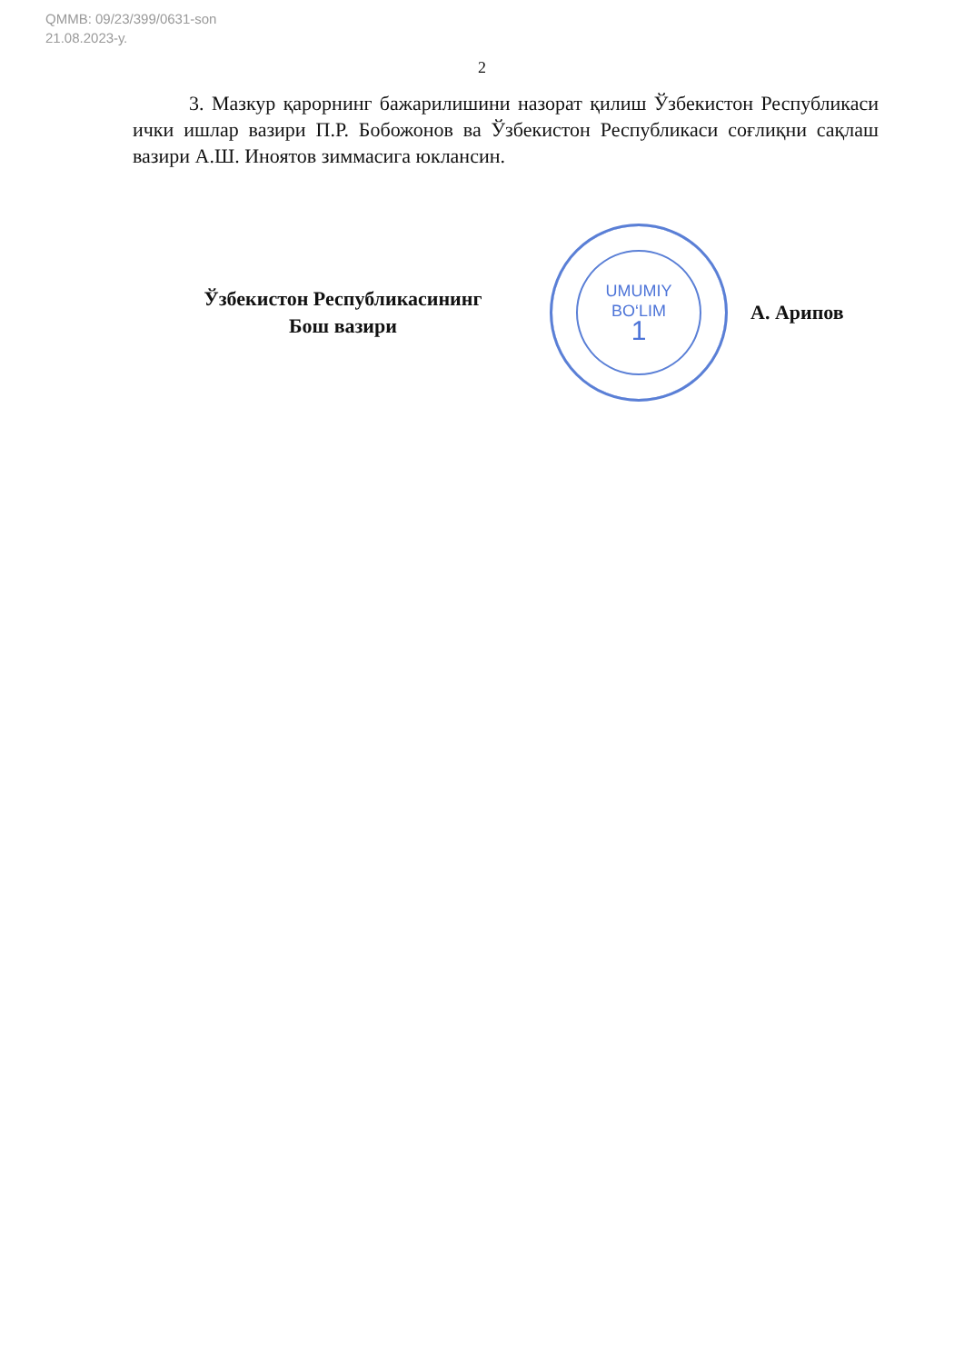QMMB: 09/23/399/0631-son
21.08.2023-у.
2
3. Мазкур қарорнинг бажарилишини назорат қилиш Ўзбекистон Республикаси ички ишлар вазири П.Р. Бобожонов ва Ўзбекистон Республикаси соғлиқни сақлаш вазири А.Ш. Иноятов зиммасига юклансин.
Ўзбекистон Республикасининг
Бош вазири
UMUMIY
BO‘LIM
1
А. Арипов